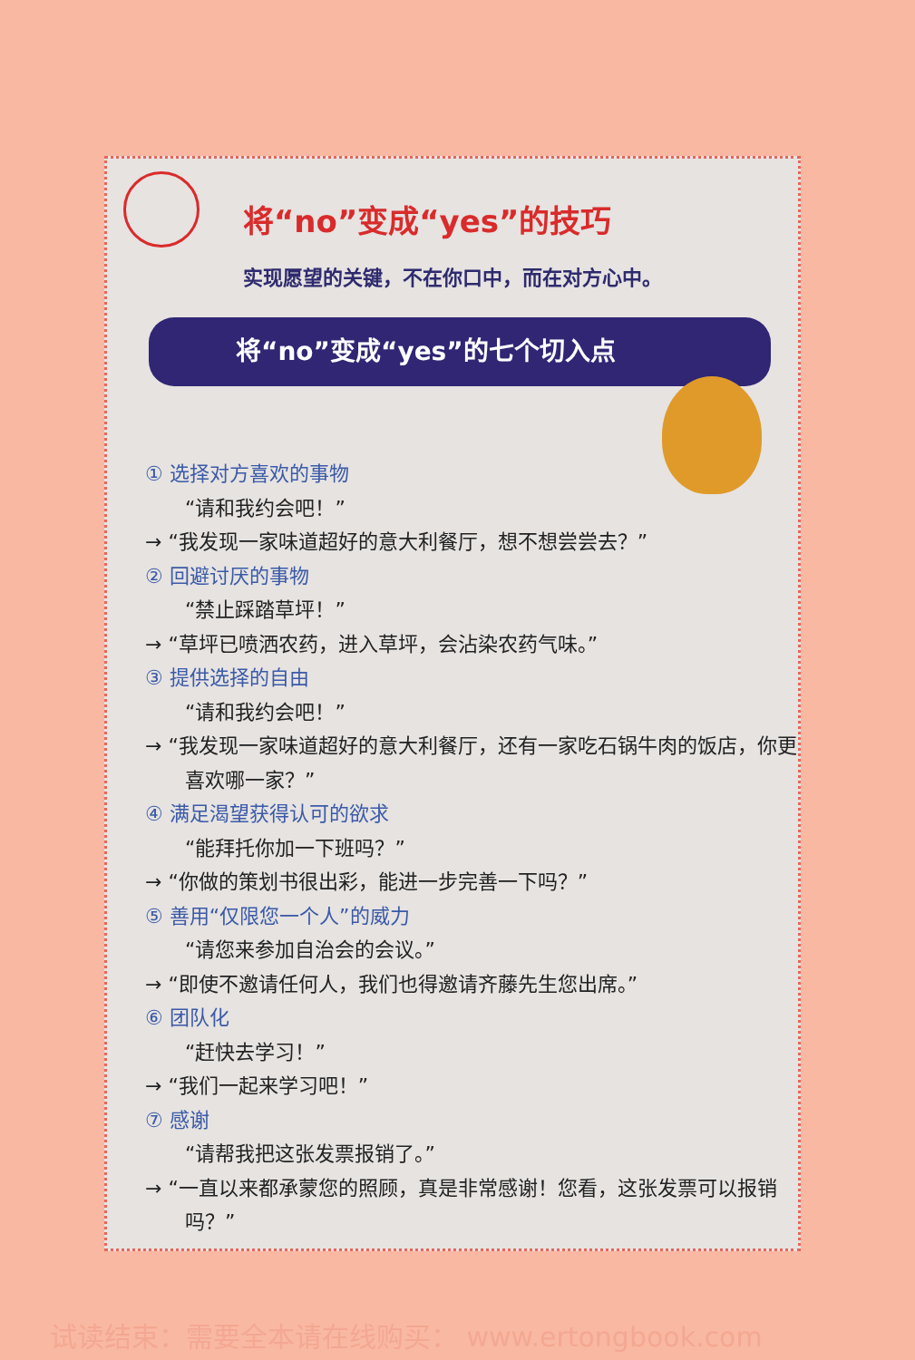将“no”变成“yes”的技巧
实现愿望的关键，不在你口中，而在对方心中。
将“no”变成“yes”的七个切入点
① 选择对方喜欢的事物
“请和我约会吧！”
→ “我发现一家味道超好的意大利餐厅，想不想尝尝去？”
② 回避讨厌的事物
“禁止踩踏草坪！”
→ “草坪已喷洒农药，进入草坪，会沾染农药气味。”
③ 提供选择的自由
“请和我约会吧！”
→ “我发现一家味道超好的意大利餐厅，还有一家吃石锅牛肉的饭店，你更喜欢哪一家？”
④ 满足渴望获得认可的欲求
“能拜托你加一下班吗？”
→ “你做的策划书很出彩，能进一步完善一下吗？”
⑤ 善用“仅限您一个人”的威力
“请您来参加自治会的会议。”
→ “即使不邀请任何人，我们也得邀请齐藤先生您出席。”
⑥ 团队化
“赶快去学习！”
→ “我们一起来学习吧！”
⑦ 感谢
“请帮我把这张发票报销了。”
→ “一直以来都承蒙您的照顾，真是非常感谢！您看，这张发票可以报销吗？”
试读结束：需要全本请在线购买： www.ertongbook.com